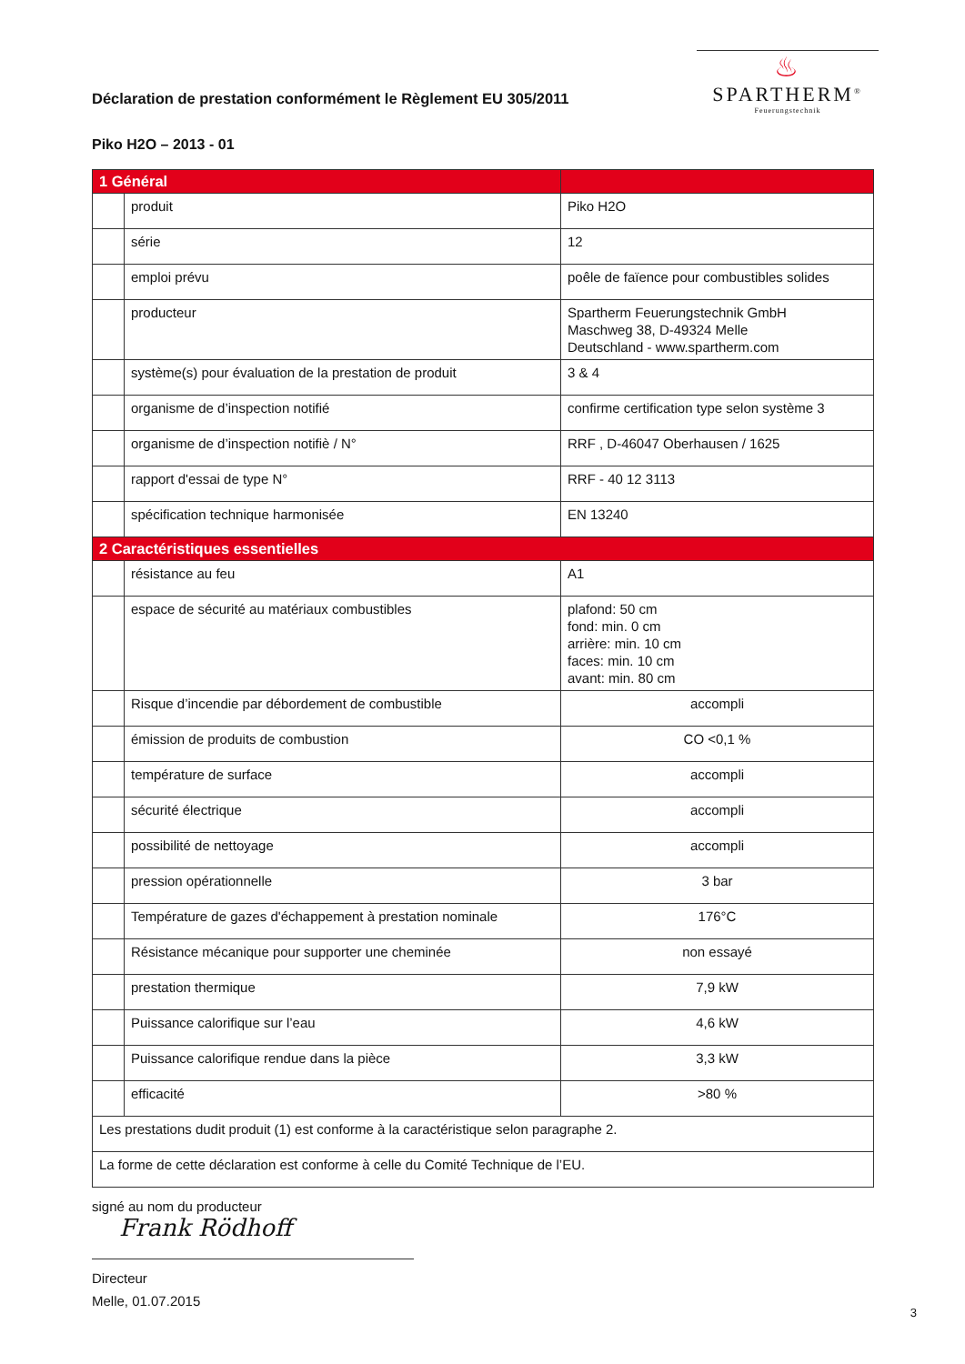Déclaration de prestation conformément le Règlement EU 305/2011
♨
SPARTHERM<sup>®</sup>
Feuerungstechnik
Piko H2O – 2013 - 01
| 1 Général | | |
| | produit | Piko H2O |
| | série | 12 |
| | emploi prévu | poêle de faïence pour combustibles solides |
| | producteur | Spartherm Feuerungstechnik GmbH Maschweg 38, D-49324 Melle Deutschland - www.spartherm.com |
| | système(s) pour évaluation de la prestation de produit | 3 & 4 |
| | organisme de d’inspection notifié | confirme certification type selon système 3 |
| | organisme de d’inspection notifiè / N° | RRF , D-46047 Oberhausen / 1625 |
| | rapport d'essai de type N° | RRF - 40 12 3113 |
| | spécification technique harmonisée | EN 13240 |
| 2 Caractéristiques essentielles | | |
| | résistance au feu | A1 |
| | espace de sécurité au matériaux combustibles | plafond: 50 cm fond: min. 0 cm arrière: min. 10 cm faces: min. 10 cm avant: min. 80 cm |
| | Risque d’incendie par débordement de combustible | accompli |
| | émission de produits de combustion | CO <0,1 % |
| | température de surface | accompli |
| | sécurité électrique | accompli |
| | possibilité de nettoyage | accompli |
| | pression opérationnelle | 3 bar |
| | Température de gazes d'échappement à prestation nominale | 176°C |
| | Résistance mécanique pour supporter une cheminée | non essayé |
| | prestation thermique | 7,9 kW |
| | Puissance calorifique sur l’eau | 4,6 kW |
| | Puissance calorifique rendue dans la pièce | 3,3 kW |
| | efficacité | >80 % |
| Les prestations dudit produit (1) est conforme à la caractéristique selon paragraphe 2. | | |
| La forme de cette déclaration est conforme à celle du Comité Technique de l’EU. | | |
signé au nom du producteur
Frank Rödhoff
Directeur
Melle, 01.07.2015
3